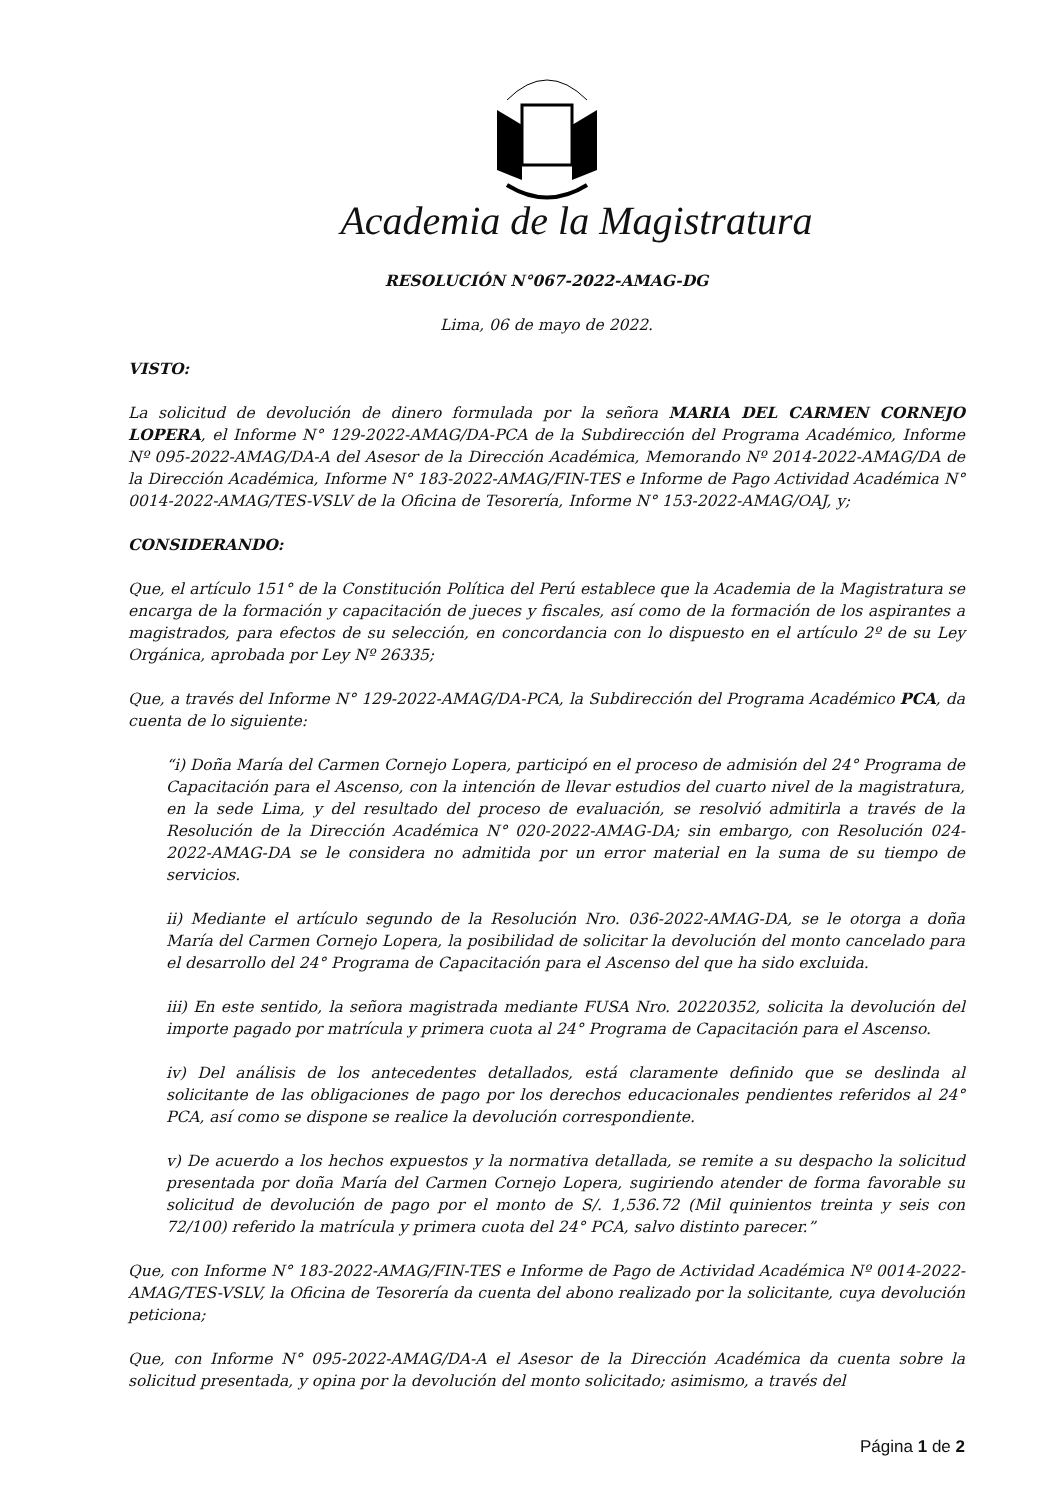Academia de la Magistratura
RESOLUCIÓN N°067-2022-AMAG-DG
Lima, 06 de mayo de 2022.
VISTO:
La solicitud de devolución de dinero formulada por la señora MARIA DEL CARMEN CORNEJO LOPERA, el Informe N° 129-2022-AMAG/DA-PCA de la Subdirección del Programa Académico, Informe Nº 095-2022-AMAG/DA-A del Asesor de la Dirección Académica, Memorando Nº 2014-2022-AMAG/DA de la Dirección Académica, Informe N° 183-2022-AMAG/FIN-TES e Informe de Pago Actividad Académica N° 0014-2022-AMAG/TES-VSLV de la Oficina de Tesorería, Informe N° 153-2022-AMAG/OAJ, y;
CONSIDERANDO:
Que, el artículo 151° de la Constitución Política del Perú establece que la Academia de la Magistratura se encarga de la formación y capacitación de jueces y fiscales, así como de la formación de los aspirantes a magistrados, para efectos de su selección, en concordancia con lo dispuesto en el artículo 2º de su Ley Orgánica, aprobada por Ley Nº 26335;
Que, a través del Informe N° 129-2022-AMAG/DA-PCA, la Subdirección del Programa Académico PCA, da cuenta de lo siguiente:
“i) Doña María del Carmen Cornejo Lopera, participó en el proceso de admisión del 24° Programa de Capacitación para el Ascenso, con la intención de llevar estudios del cuarto nivel de la magistratura, en la sede Lima, y del resultado del proceso de evaluación, se resolvió admitirla a través de la Resolución de la Dirección Académica N° 020-2022-AMAG-DA; sin embargo, con Resolución 024-2022-AMAG-DA se le considera no admitida por un error material en la suma de su tiempo de servicios.
ii) Mediante el artículo segundo de la Resolución Nro. 036-2022-AMAG-DA, se le otorga a doña María del Carmen Cornejo Lopera, la posibilidad de solicitar la devolución del monto cancelado para el desarrollo del 24° Programa de Capacitación para el Ascenso del que ha sido excluida.
iii) En este sentido, la señora magistrada mediante FUSA Nro. 20220352, solicita la devolución del importe pagado por matrícula y primera cuota al 24° Programa de Capacitación para el Ascenso.
iv) Del análisis de los antecedentes detallados, está claramente definido que se deslinda al solicitante de las obligaciones de pago por los derechos educacionales pendientes referidos al 24° PCA, así como se dispone se realice la devolución correspondiente.
v) De acuerdo a los hechos expuestos y la normativa detallada, se remite a su despacho la solicitud presentada por doña María del Carmen Cornejo Lopera, sugiriendo atender de forma favorable su solicitud de devolución de pago por el monto de S/. 1,536.72 (Mil quinientos treinta y seis con 72/100) referido la matrícula y primera cuota del 24° PCA, salvo distinto parecer.”
Que, con Informe N° 183-2022-AMAG/FIN-TES e Informe de Pago de Actividad Académica Nº 0014-2022-AMAG/TES-VSLV, la Oficina de Tesorería da cuenta del abono realizado por la solicitante, cuya devolución peticiona;
Que, con Informe N° 095-2022-AMAG/DA-A el Asesor de la Dirección Académica da cuenta sobre la solicitud presentada, y opina por la devolución del monto solicitado; asimismo, a través del
Página 1 de 2